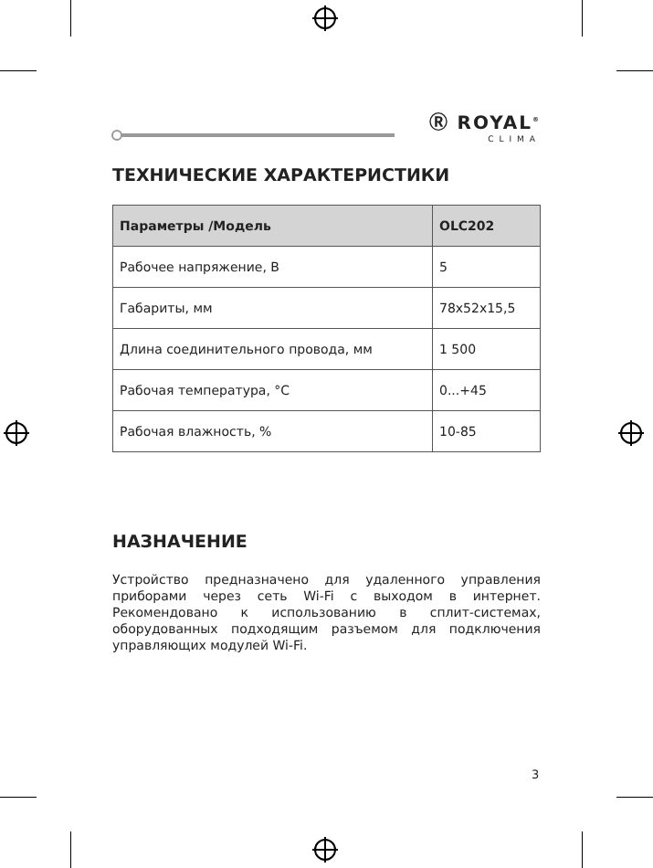Ⓡ ROYAL<sup>®</sup>
CLIMA
ТЕХНИЧЕСКИЕ ХАРАКТЕРИСТИКИ
| Параметры /Модель | OLC202 |
| --- | --- |
| Рабочее напряжение, В | 5 |
| Габариты, мм | 78х52х15,5 |
| Длина соединительного провода, мм | 1 500 |
| Рабочая температура, °С | 0...+45 |
| Рабочая влажность, % | 10-85 |
НАЗНАЧЕНИЕ
Устройство предназначено для удаленного управления приборами через сеть Wi-Fi с выходом в интернет. Рекомендовано к использованию в сплит-системах, оборудованных подходящим разъемом для подключения управляющих модулей Wi-Fi.
3